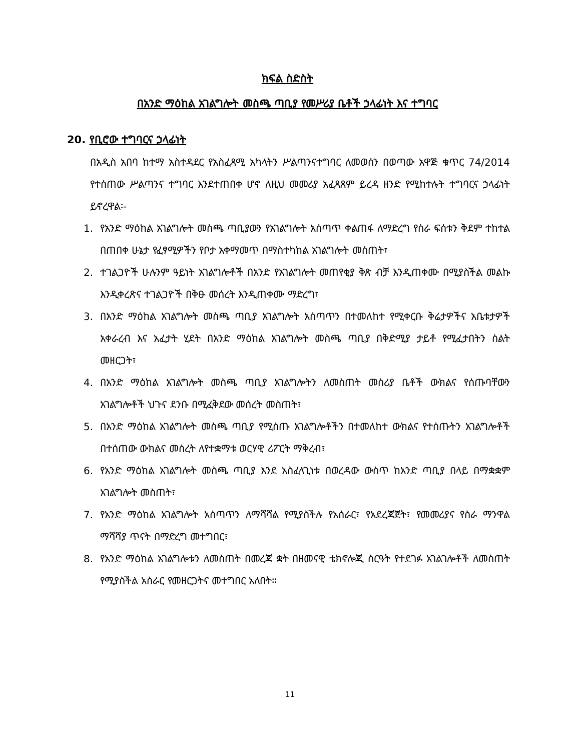ክፍል ስድስት
በአንድ ማዕከል አገልግሎት መስጫ ጣቢያ የመሥሪያ ቤቶች ኃላፊነት እና ተግባር
20. የቢሮው ተግባርና ኃላፊነት
በአዲስ አበባ ከተማ አስተዳደር የአስፈጻሚ አካላትን ሥልጣንናተግባር ለመወሰን በወጣው አዋጅ ቁጥር 74/2014 የተሰጠው ሥልጣንና ተግባር እንደተጠበቀ ሆኖ ለዚህ መመሪያ አፈጻጸም ይረዳ ዘንድ የሚከተሉት ተግባርና ኃላፊነት ይኖረዋል፡-
1. የአንድ ማዕከል አገልግሎት መስጫ ጣቢያውን የአገልግሎት አሰጣጥ ቀልጠፋ ለማድረግ የስራ ፍሰቱን ቅደም ተከተል በጠበቀ ሁኔታ የፈፃሚዎችን የቦታ አቀማመጥ በማስተካከል አገልግሎት መስጠት፣
2. ተገልጋዮች ሁሉንም ዓይነት አገልግሎቶች በአንድ የአገልግሎት መጠየቂያ ቅጽ ብቻ እንዲጠቀሙ በሚያስችል መልኩ እንዲቀረጽና ተገልጋዮች በቅፁ መሰረት እንዲጠቀሙ ማድረግ፣
3. በአንድ ማዕከል አገልግሎት መስጫ ጣቢያ አገልግሎት አሰጣጥን በተመለከተ የሚቀርቡ ቅሬታዎችና አቤቱታዎች አቀራረብ እና አፈታት ሂደት በአንድ ማዕከል አገልግሎት መስጫ ጣቢያ በቅድሚያ ታይቶ የሚፈታበትን ስልት መዘርጋት፣
4. በአንድ ማዕከል አገልግሎት መስጫ ጣቢያ አገልግሎትን ለመስጠት መስሪያ ቤቶች ውክልና የሰጡባቸውን አገልግሎቶች ህጉና ደንቡ በሚፈቅደው መሰረት መስጠት፣
5. በአንድ ማዕከል አገልግሎት መስጫ ጣቢያ የሚሰጡ አገልግሎቶችን በተመለከተ ውክልና የተሰጡትን አገልግሎቶች በተሰጠው ውክልና መሰረት ለየተቋማቱ ወርሃዊ ሪፖርት ማቅረብ፣
6. የአንድ ማዕከል አገልግሎት መስጫ ጣቢያ እንደ አስፈላጊነቱ በወረዳው ውስጥ ከአንድ ጣቢያ በላይ በማቋቋም አገልግሎት መስጠት፣
7. የአንድ ማዕከል አገልግሎት አሰጣጥን ለማሻሻል የሚያስችሉ የአሰራር፣ የአደረጃጀት፣ የመመሪያና የስራ ማንዋል ማሻሻያ ጥናት በማድረግ መተግበር፣
8. የአንድ ማዕከል አገልግሎቱን ለመስጠት በመረጃ ቋት በዘመናዊ ቴክኖሎጂ ስርዓት የተደገፉ አገልገሎቶች ለመስጠት የሚያስችል አሰራር የመዘርጋትና መተግበር አለበት፡፡
11